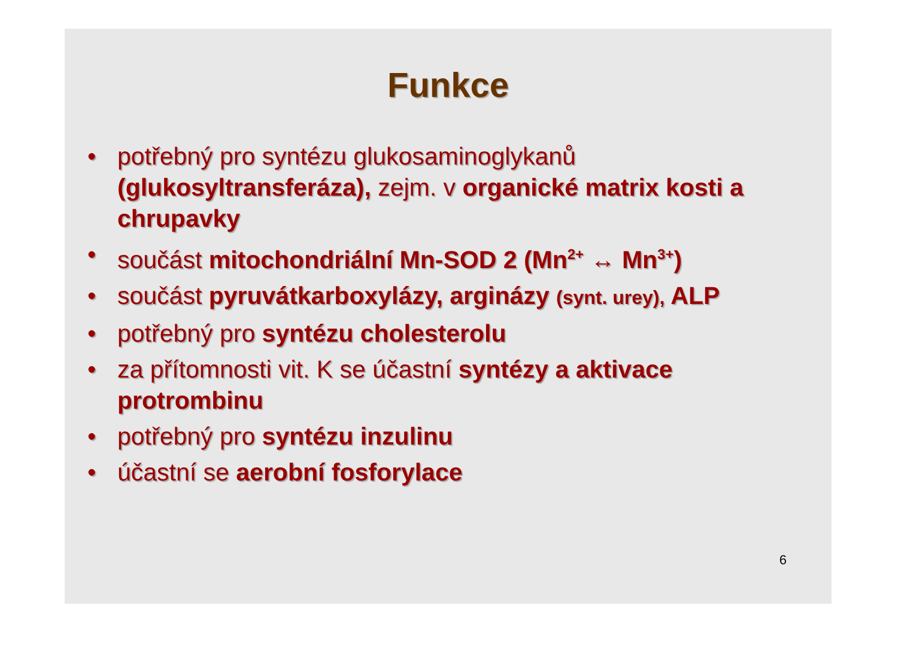Funkce
• potřebný pro syntézu glukosaminoglykanů (glukosyltransferáza), zejm. v organické matrix kosti a chrupavky
• součást mitochondriální Mn-SOD 2 (Mn<sup>2+</sup> ↔ Mn<sup>3+</sup>)
• součást pyruvátkarboxylázy, arginázy (synt. urey), ALP
• potřebný pro syntézu cholesterolu
• za přítomnosti vit. K se účastní syntézy a aktivace protrombinu
• potřebný pro syntézu inzulinu
• účastní se aerobní fosforylace
6